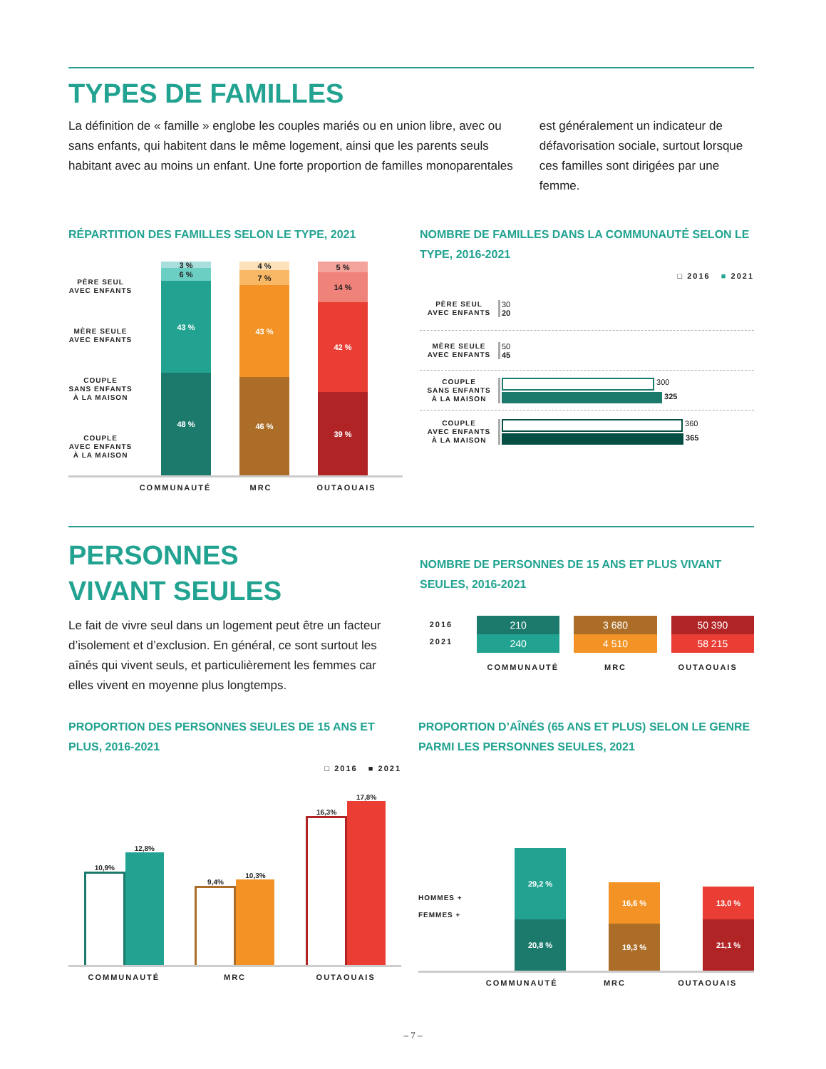TYPES DE FAMILLES
La définition de « famille » englobe les couples mariés ou en union libre, avec ou sans enfants, qui habitent dans le même logement, ainsi que les parents seuls habitant avec au moins un enfant. Une forte proportion de familles monoparentales
est généralement un indicateur de défavorisation sociale, surtout lorsque ces familles sont dirigées par une femme.
RÉPARTITION DES FAMILLES SELON LE TYPE, 2021
PÈRE SEUL
AVEC ENFANTS
MÈRE SEULE
AVEC ENFANTS
COUPLE
SANS ENFANTS
À LA MAISON
COUPLE
AVEC ENFANTS
À LA MAISON
3 %
6 %
43 %
48 %
4 %
7 %
43 %
46 %
5 %
14 %
42 %
39 %
COMMUNAUTÉ MRC OUTAOUAIS
NOMBRE DE FAMILLES DANS LA COMMUNAUTÉ SELON LE TYPE, 2016-2021
□ 2016 ■ 2021
PÈRE SEUL
AVEC ENFANTS
30
20
MÈRE SEULE
AVEC ENFANTS
50
45
COUPLE
SANS ENFANTS
À LA MAISON
300
325
COUPLE
AVEC ENFANTS
À LA MAISON
360
365
PERSONNES
VIVANT SEULES
Le fait de vivre seul dans un logement peut être un facteur d’isolement et d’exclusion. En général, ce sont surtout les aînés qui vivent seuls, et particulièrement les femmes car elles vivent en moyenne plus longtemps.
NOMBRE DE PERSONNES DE 15 ANS ET PLUS VIVANT SEULES, 2016-2021
2016
2021
210
240
3 680
4 510
50 390
58 215
COMMUNAUTÉ MRC OUTAOUAIS
PROPORTION DES PERSONNES SEULES DE 15 ANS ET PLUS, 2016-2021
□ 2016 ■ 2021
10,9%
12,8%
9,4%
10,3%
16,3%
17,8%
COMMUNAUTÉ MRC OUTAOUAIS
PROPORTION D’AÎNÉS (65 ANS ET PLUS) SELON LE GENRE PARMI LES PERSONNES SEULES, 2021
HOMMES +
FEMMES +
29,2 %
20,8 %
16,6 %
19,3 %
13,0 %
21,1 %
COMMUNAUTÉ MRC OUTAOUAIS
– 7 –